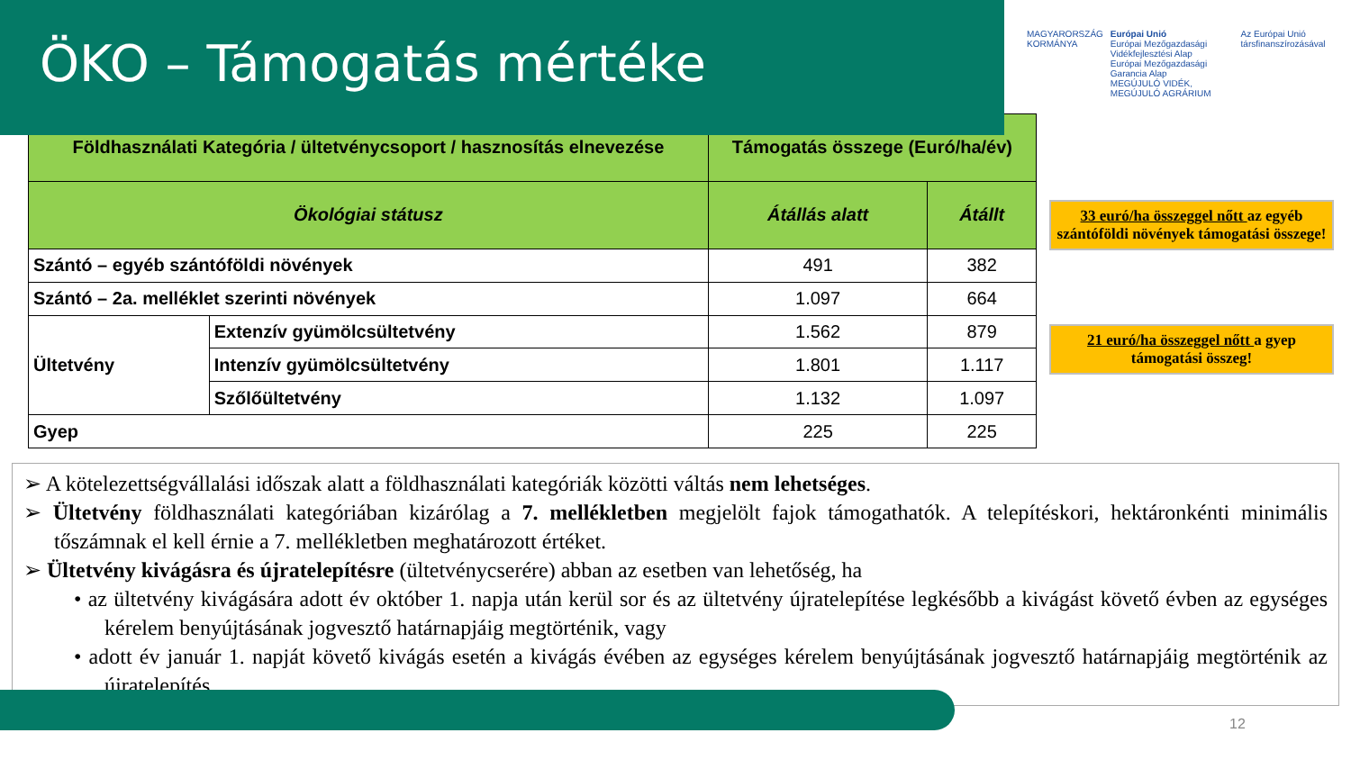ÖKO – Támogatás mértéke
MAGYARORSZÁG
KORMÁNYA
Európai Unió
Európai Mezőgazdasági Vidékfejlesztési Alap
Európai Mezőgazdasági Garancia Alap
MEGÚJULÓ VIDÉK, MEGÚJULÓ AGRÁRIUM
Az Európai Unió társfinanszírozásával
| Földhasználati Kategória / ültetvénycsoport / hasznosítás elnevezése | | Támogatás összege (Euró/ha/év) | |
| --- | --- | --- | --- |
| Ökológiai státusz | | Átállás alatt | Átállt |
| Szántó – egyéb szántóföldi növények | | 491 | 382 |
| Szántó – 2a. melléklet szerinti növények | | 1.097 | 664 |
| Ültetvény | Extenzív gyümölcsültetvény | 1.562 | 879 |
| | Intenzív gyümölcsültetvény | 1.801 | 1.117 |
| | Szőlőültetvény | 1.132 | 1.097 |
| Gyep | | 225 | 225 |
33 euró/ha összeggel nőtt az egyéb szántóföldi növények támogatási összege!
21 euró/ha összeggel nőtt a gyep támogatási összeg!
➢ A kötelezettségvállalási időszak alatt a földhasználati kategóriák közötti váltás nem lehetséges.
➢ Ültetvény földhasználati kategóriában kizárólag a 7. mellékletben megjelölt fajok támogathatók. A telepítéskori, hektáronkénti minimális tőszámnak el kell érnie a 7. mellékletben meghatározott értéket.
➢ Ültetvény kivágásra és újratelepítésre (ültetvénycserére) abban az esetben van lehetőség, ha
• az ültetvény kivágására adott év október 1. napja után kerül sor és az ültetvény újratelepítése legkésőbb a kivágást követő évben az egységes kérelem benyújtásának jogvesztő határnapjáig megtörténik, vagy
• adott év január 1. napját követő kivágás esetén a kivágás évében az egységes kérelem benyújtásának jogvesztő határnapjáig megtörténik az újratelepítés.
12